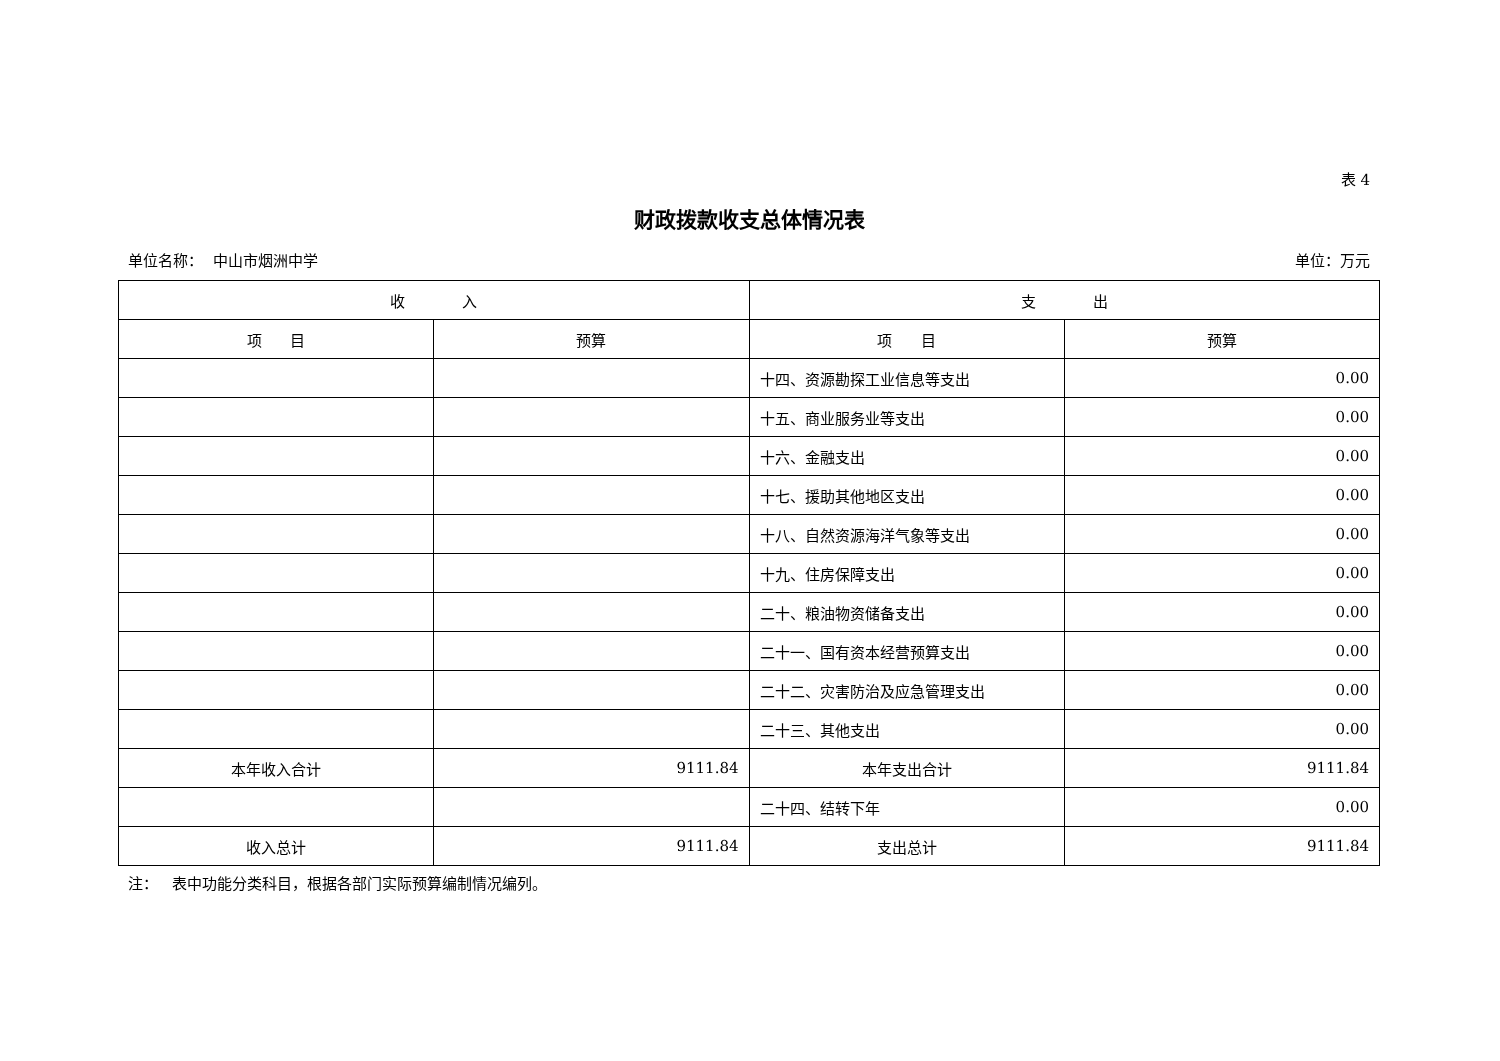表 4
财政拨款收支总体情况表
单位名称： 中山市烟洲中学 单位：万元
| 收 入 | | 支 出 | |
| --- | --- | --- | --- |
| 项 目 | 预算 | 项 目 | 预算 |
| | | 十四、资源勘探工业信息等支出 | 0.00 |
| | | 十五、商业服务业等支出 | 0.00 |
| | | 十六、金融支出 | 0.00 |
| | | 十七、援助其他地区支出 | 0.00 |
| | | 十八、自然资源海洋气象等支出 | 0.00 |
| | | 十九、住房保障支出 | 0.00 |
| | | 二十、粮油物资储备支出 | 0.00 |
| | | 二十一、国有资本经营预算支出 | 0.00 |
| | | 二十二、灾害防治及应急管理支出 | 0.00 |
| | | 二十三、其他支出 | 0.00 |
| 本年收入合计 | 9111.84 | 本年支出合计 | 9111.84 |
| | | 二十四、结转下年 | 0.00 |
| 收入总计 | 9111.84 | 支出总计 | 9111.84 |
注： 表中功能分类科目，根据各部门实际预算编制情况编列。